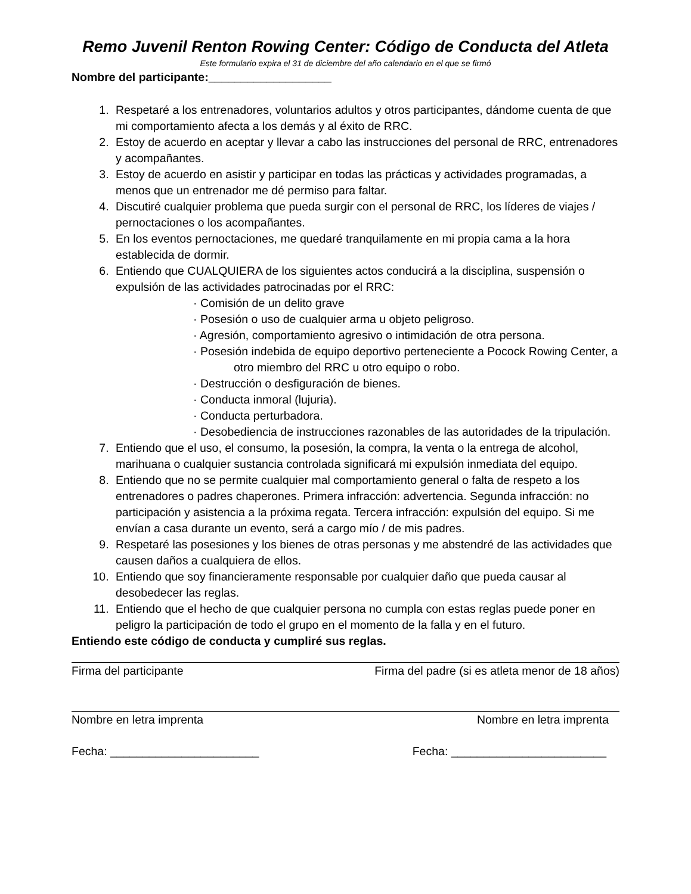Remo Juvenil Renton Rowing Center: Código de Conducta del Atleta
Este formulario expira el 31 de diciembre del año calendario en el que se firmó
Nombre del participante:___________________
1. Respetaré a los entrenadores, voluntarios adultos y otros participantes, dándome cuenta de que mi comportamiento afecta a los demás y al éxito de RRC.
2. Estoy de acuerdo en aceptar y llevar a cabo las instrucciones del personal de RRC, entrenadores y acompañantes.
3. Estoy de acuerdo en asistir y participar en todas las prácticas y actividades programadas, a menos que un entrenador me dé permiso para faltar.
4. Discutiré cualquier problema que pueda surgir con el personal de RRC, los líderes de viajes / pernoctaciones o los acompañantes.
5. En los eventos pernoctaciones, me quedaré tranquilamente en mi propia cama a la hora establecida de dormir.
6. Entiendo que CUALQUIERA de los siguientes actos conducirá a la disciplina, suspensión o expulsión de las actividades patrocinadas por el RRC:
· Comisión de un delito grave
· Posesión o uso de cualquier arma u objeto peligroso.
· Agresión, comportamiento agresivo o intimidación de otra persona.
· Posesión indebida de equipo deportivo perteneciente a Pocock Rowing Center, a
otro miembro del RRC u otro equipo o robo.
· Destrucción o desfiguración de bienes.
· Conducta inmoral (lujuria).
· Conducta perturbadora.
· Desobediencia de instrucciones razonables de las autoridades de la tripulación.
7. Entiendo que el uso, el consumo, la posesión, la compra, la venta o la entrega de alcohol, marihuana o cualquier sustancia controlada significará mi expulsión inmediata del equipo.
8. Entiendo que no se permite cualquier mal comportamiento general o falta de respeto a los entrenadores o padres chaperones. Primera infracción: advertencia. Segunda infracción: no participación y asistencia a la próxima regata. Tercera infracción: expulsión del equipo. Si me envían a casa durante un evento, será a cargo mío / de mis padres.
9. Respetaré las posesiones y los bienes de otras personas y me abstendré de las actividades que causen daños a cualquiera de ellos.
10. Entiendo que soy financieramente responsable por cualquier daño que pueda causar al desobedecer las reglas.
11. Entiendo que el hecho de que cualquier persona no cumpla con estas reglas puede poner en peligro la participación de todo el grupo en el momento de la falla y en el futuro.
Entiendo este código de conducta y cumpliré sus reglas.
Firma del participante Firma del padre (si es atleta menor de 18 años)
Nombre en letra imprenta Nombre en letra imprenta
Fecha: _______________________ Fecha: ________________________